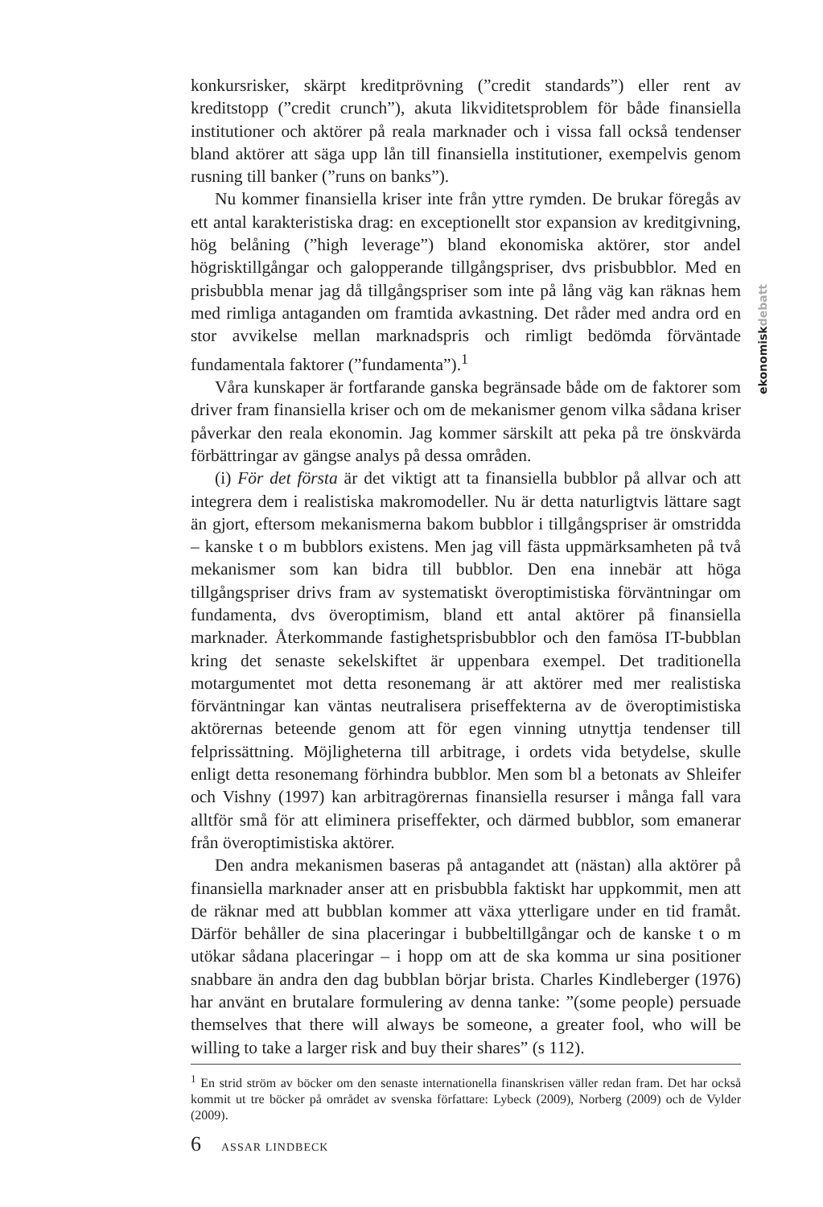ekonomiskdebatt
konkursrisker, skärpt kreditprövning (”credit standards”) eller rent av kreditstopp (”credit crunch”), akuta likviditetsproblem för både finansiella institutioner och aktörer på reala marknader och i vissa fall också tendenser bland aktörer att säga upp lån till finansiella institutioner, exempelvis genom rusning till banker (”runs on banks”).
Nu kommer finansiella kriser inte från yttre rymden. De brukar föregås av ett antal karakteristiska drag: en exceptionellt stor expansion av kreditgivning, hög belåning (”high leverage”) bland ekonomiska aktörer, stor andel högrisktillgångar och galopperande tillgångspriser, dvs prisbubblor. Med en prisbubbla menar jag då tillgångspriser som inte på lång väg kan räknas hem med rimliga antaganden om framtida avkastning. Det råder med andra ord en stor avvikelse mellan marknadspris och rimligt bedömda förväntade fundamentala faktorer (”fundamenta”).<sup>1</sup>
Våra kunskaper är fortfarande ganska begränsade både om de faktorer som driver fram finansiella kriser och om de mekanismer genom vilka sådana kriser påverkar den reala ekonomin. Jag kommer särskilt att peka på tre önskvärda förbättringar av gängse analys på dessa områden.
(i) För det första är det viktigt att ta finansiella bubblor på allvar och att integrera dem i realistiska makromodeller. Nu är detta naturligtvis lättare sagt än gjort, eftersom mekanismerna bakom bubblor i tillgångspriser är omstridda – kanske t o m bubblors existens. Men jag vill fästa uppmärksamheten på två mekanismer som kan bidra till bubblor. Den ena innebär att höga tillgångspriser drivs fram av systematiskt överoptimistiska förväntningar om fundamenta, dvs överoptimism, bland ett antal aktörer på finansiella marknader. Återkommande fastighetsprisbubblor och den famösa IT-bubblan kring det senaste sekelskiftet är uppenbara exempel. Det traditionella motargumentet mot detta resonemang är att aktörer med mer realistiska förväntningar kan väntas neutralisera priseffekterna av de överoptimistiska aktörernas beteende genom att för egen vinning utnyttja tendenser till felprissättning. Möjligheterna till arbitrage, i ordets vida betydelse, skulle enligt detta resonemang förhindra bubblor. Men som bl a betonats av Shleifer och Vishny (1997) kan arbitragörernas finansiella resurser i många fall vara alltför små för att eliminera priseffekter, och därmed bubblor, som emanerar från överoptimistiska aktörer.
Den andra mekanismen baseras på antagandet att (nästan) alla aktörer på finansiella marknader anser att en prisbubbla faktiskt har uppkommit, men att de räknar med att bubblan kommer att växa ytterligare under en tid framåt. Därför behåller de sina placeringar i bubbeltillgångar och de kanske t o m utökar sådana placeringar – i hopp om att de ska komma ur sina positioner snabbare än andra den dag bubblan börjar brista. Charles Kindleberger (1976) har använt en brutalare formulering av denna tanke: ”(some people) persuade themselves that there will always be someone, a greater fool, who will be willing to take a larger risk and buy their shares” (s 112).
<sup>1</sup> En strid ström av böcker om den senaste internationella finanskrisen väller redan fram. Det har också kommit ut tre böcker på området av svenska författare: Lybeck (2009), Norberg (2009) och de Vylder (2009).
6 ASSAR LINDBECK